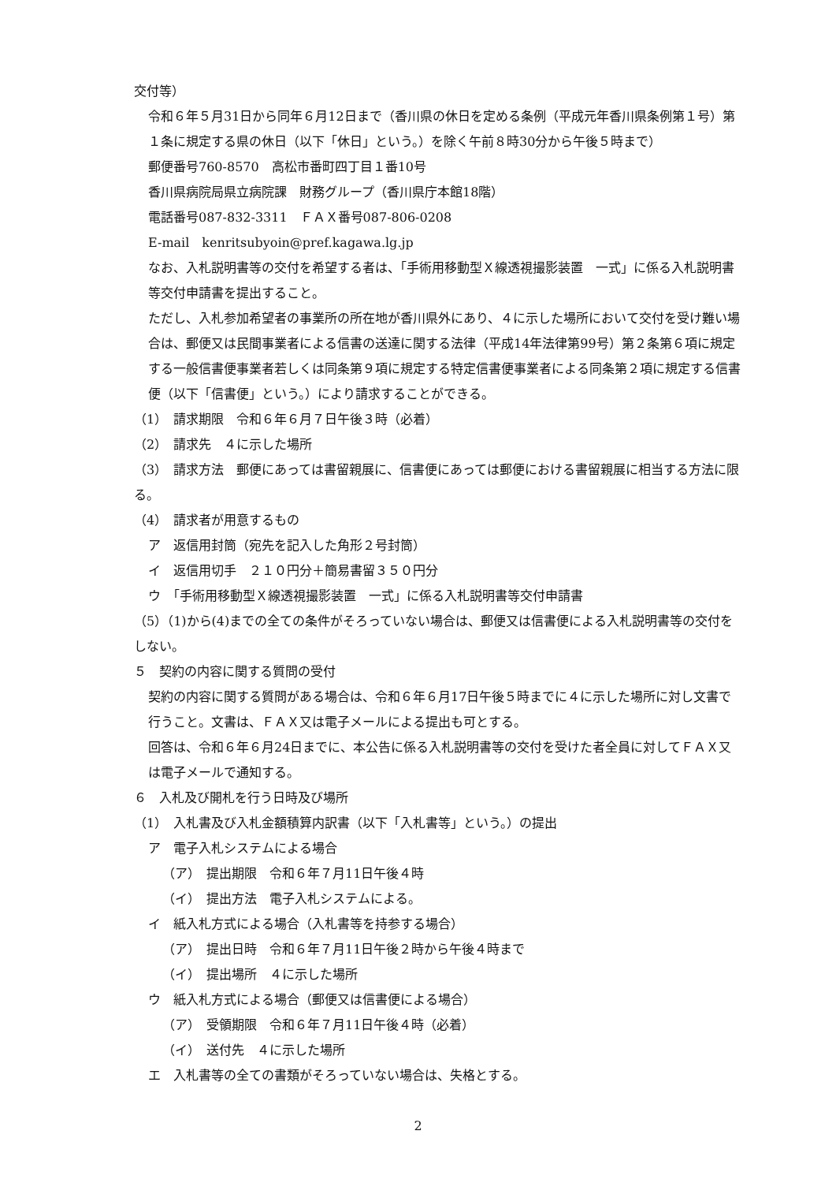交付等）
令和６年５月31日から同年６月12日まで（香川県の休日を定める条例（平成元年香川県条例第１号）第１条に規定する県の休日（以下「休日」という。）を除く午前８時30分から午後５時まで）
郵便番号760-8570　高松市番町四丁目１番10号
香川県病院局県立病院課　財務グループ（香川県庁本館18階）
電話番号087-832-3311　ＦＡＸ番号087-806-0208
E-mail　kenritsubyoin@pref.kagawa.lg.jp
なお、入札説明書等の交付を希望する者は、「手術用移動型Ｘ線透視撮影装置　一式」に係る入札説明書等交付申請書を提出すること。
ただし、入札参加希望者の事業所の所在地が香川県外にあり、４に示した場所において交付を受け難い場合は、郵便又は民間事業者による信書の送達に関する法律（平成14年法律第99号）第２条第６項に規定する一般信書便事業者若しくは同条第９項に規定する特定信書便事業者による同条第２項に規定する信書便（以下「信書便」という。）により請求することができる。
（1）　請求期限　令和６年６月７日午後３時（必着）
（2）　請求先　４に示した場所
（3）　請求方法　郵便にあっては書留親展に、信書便にあっては郵便における書留親展に相当する方法に限る。
（4）　請求者が用意するもの
ア　返信用封筒（宛先を記入した角形２号封筒）
イ　返信用切手　２１０円分＋簡易書留３５０円分
ウ　「手術用移動型Ｘ線透視撮影装置　一式」に係る入札説明書等交付申請書
（5）（1)から(4)までの全ての条件がそろっていない場合は、郵便又は信書便による入札説明書等の交付をしない。
５　契約の内容に関する質問の受付
契約の内容に関する質問がある場合は、令和６年６月17日午後５時までに４に示した場所に対し文書で行うこと。文書は、ＦＡＸ又は電子メールによる提出も可とする。
回答は、令和６年６月24日までに、本公告に係る入札説明書等の交付を受けた者全員に対してＦＡＸ又は電子メールで通知する。
６　入札及び開札を行う日時及び場所
（1）　入札書及び入札金額積算内訳書（以下「入札書等」という。）の提出
ア　電子入札システムによる場合
（ア）　提出期限　令和６年７月11日午後４時
（イ）　提出方法　電子入札システムによる。
イ　紙入札方式による場合（入札書等を持参する場合）
（ア）　提出日時　令和６年７月11日午後２時から午後４時まで
（イ）　提出場所　４に示した場所
ウ　紙入札方式による場合（郵便又は信書便による場合）
（ア）　受領期限　令和６年７月11日午後４時（必着）
（イ）　送付先　４に示した場所
エ　入札書等の全ての書類がそろっていない場合は、失格とする。
2